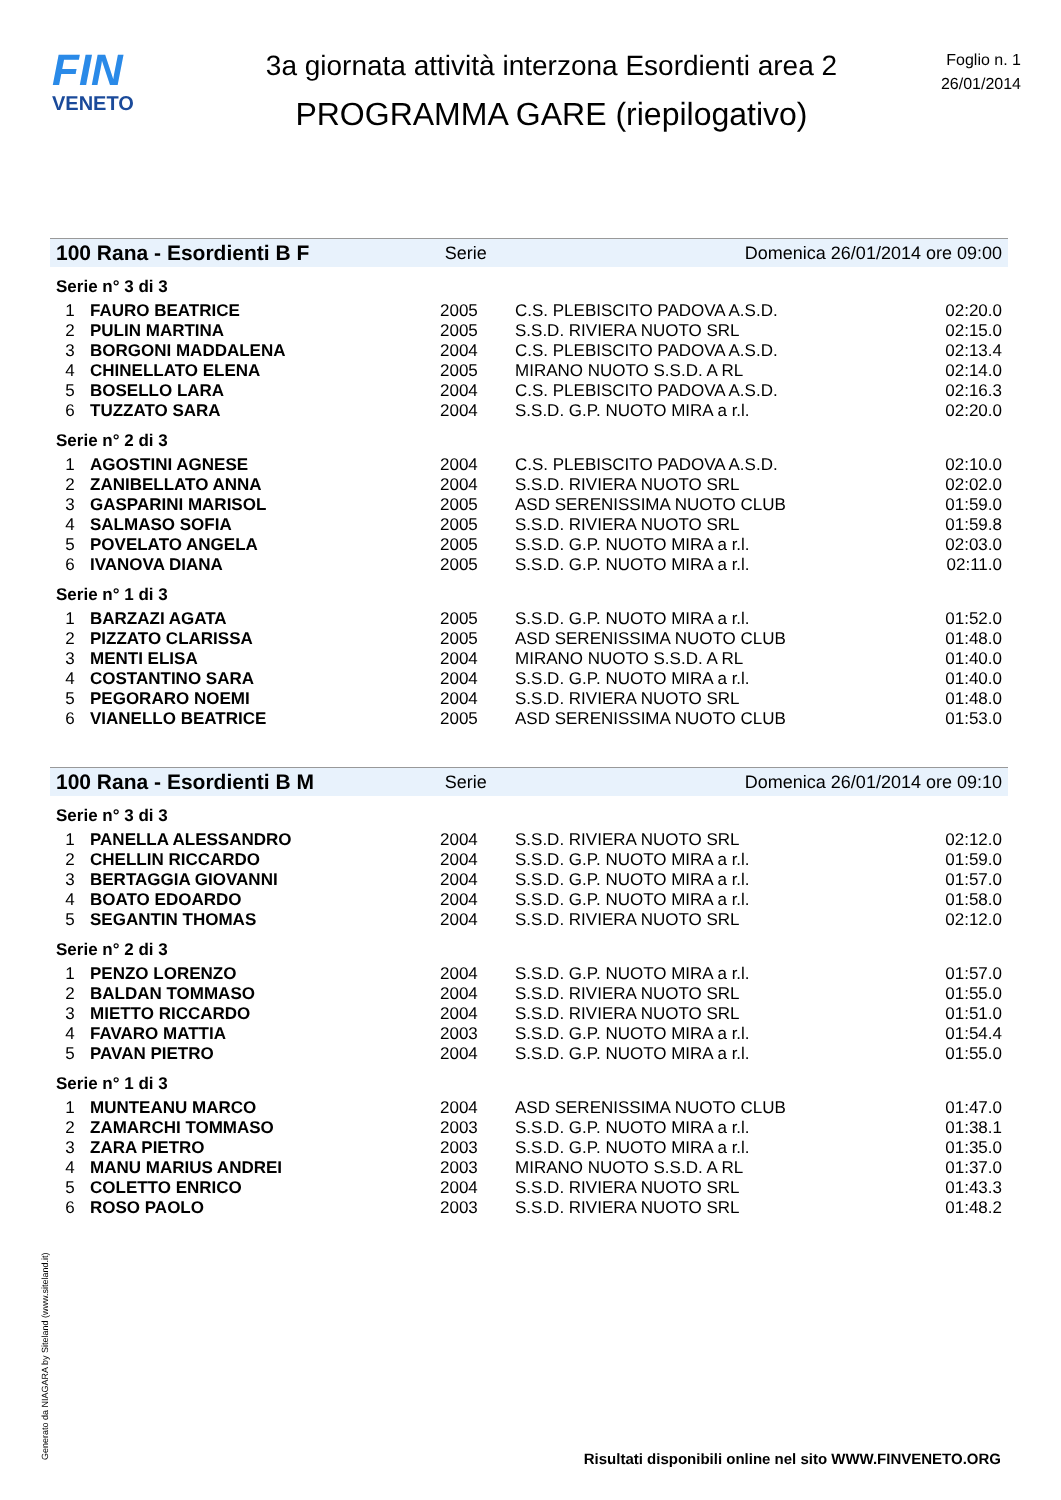FIN
VENETO
3a giornata attività interzona Esordienti area 2
PROGRAMMA GARE (riepilogativo)
Foglio n. 1
26/01/2014
100 Rana - Esordienti B F Serie Domenica 26/01/2014 ore 09:00
Serie n° 3 di 3
| 1 | FAURO BEATRICE | 2005 | C.S. PLEBISCITO PADOVA A.S.D. | 02:20.0 |
| 2 | PULIN MARTINA | 2005 | S.S.D. RIVIERA NUOTO SRL | 02:15.0 |
| 3 | BORGONI MADDALENA | 2004 | C.S. PLEBISCITO PADOVA A.S.D. | 02:13.4 |
| 4 | CHINELLATO ELENA | 2005 | MIRANO NUOTO S.S.D. A RL | 02:14.0 |
| 5 | BOSELLO LARA | 2004 | C.S. PLEBISCITO PADOVA A.S.D. | 02:16.3 |
| 6 | TUZZATO SARA | 2004 | S.S.D. G.P. NUOTO MIRA a r.l. | 02:20.0 |
Serie n° 2 di 3
| 1 | AGOSTINI AGNESE | 2004 | C.S. PLEBISCITO PADOVA A.S.D. | 02:10.0 |
| 2 | ZANIBELLATO ANNA | 2004 | S.S.D. RIVIERA NUOTO SRL | 02:02.0 |
| 3 | GASPARINI MARISOL | 2005 | ASD SERENISSIMA NUOTO CLUB | 01:59.0 |
| 4 | SALMASO SOFIA | 2005 | S.S.D. RIVIERA NUOTO SRL | 01:59.8 |
| 5 | POVELATO ANGELA | 2005 | S.S.D. G.P. NUOTO MIRA a r.l. | 02:03.0 |
| 6 | IVANOVA DIANA | 2005 | S.S.D. G.P. NUOTO MIRA a r.l. | 02:11.0 |
Serie n° 1 di 3
| 1 | BARZAZI AGATA | 2005 | S.S.D. G.P. NUOTO MIRA a r.l. | 01:52.0 |
| 2 | PIZZATO CLARISSA | 2005 | ASD SERENISSIMA NUOTO CLUB | 01:48.0 |
| 3 | MENTI ELISA | 2004 | MIRANO NUOTO S.S.D. A RL | 01:40.0 |
| 4 | COSTANTINO SARA | 2004 | S.S.D. G.P. NUOTO MIRA a r.l. | 01:40.0 |
| 5 | PEGORARO NOEMI | 2004 | S.S.D. RIVIERA NUOTO SRL | 01:48.0 |
| 6 | VIANELLO BEATRICE | 2005 | ASD SERENISSIMA NUOTO CLUB | 01:53.0 |
100 Rana - Esordienti B M Serie Domenica 26/01/2014 ore 09:10
Serie n° 3 di 3
| 1 | PANELLA ALESSANDRO | 2004 | S.S.D. RIVIERA NUOTO SRL | 02:12.0 |
| 2 | CHELLIN RICCARDO | 2004 | S.S.D. G.P. NUOTO MIRA a r.l. | 01:59.0 |
| 3 | BERTAGGIA GIOVANNI | 2004 | S.S.D. G.P. NUOTO MIRA a r.l. | 01:57.0 |
| 4 | BOATO EDOARDO | 2004 | S.S.D. G.P. NUOTO MIRA a r.l. | 01:58.0 |
| 5 | SEGANTIN THOMAS | 2004 | S.S.D. RIVIERA NUOTO SRL | 02:12.0 |
Serie n° 2 di 3
| 1 | PENZO LORENZO | 2004 | S.S.D. G.P. NUOTO MIRA a r.l. | 01:57.0 |
| 2 | BALDAN TOMMASO | 2004 | S.S.D. RIVIERA NUOTO SRL | 01:55.0 |
| 3 | MIETTO RICCARDO | 2004 | S.S.D. RIVIERA NUOTO SRL | 01:51.0 |
| 4 | FAVARO MATTIA | 2003 | S.S.D. G.P. NUOTO MIRA a r.l. | 01:54.4 |
| 5 | PAVAN PIETRO | 2004 | S.S.D. G.P. NUOTO MIRA a r.l. | 01:55.0 |
Serie n° 1 di 3
| 1 | MUNTEANU MARCO | 2004 | ASD SERENISSIMA NUOTO CLUB | 01:47.0 |
| 2 | ZAMARCHI TOMMASO | 2003 | S.S.D. G.P. NUOTO MIRA a r.l. | 01:38.1 |
| 3 | ZARA PIETRO | 2003 | S.S.D. G.P. NUOTO MIRA a r.l. | 01:35.0 |
| 4 | MANU MARIUS ANDREI | 2003 | MIRANO NUOTO S.S.D. A RL | 01:37.0 |
| 5 | COLETTO ENRICO | 2004 | S.S.D. RIVIERA NUOTO SRL | 01:43.3 |
| 6 | ROSO PAOLO | 2003 | S.S.D. RIVIERA NUOTO SRL | 01:48.2 |
Generato da NIAGARA by Siteland (www.siteland.it)
Risultati disponibili online nel sito WWW.FINVENETO.ORG